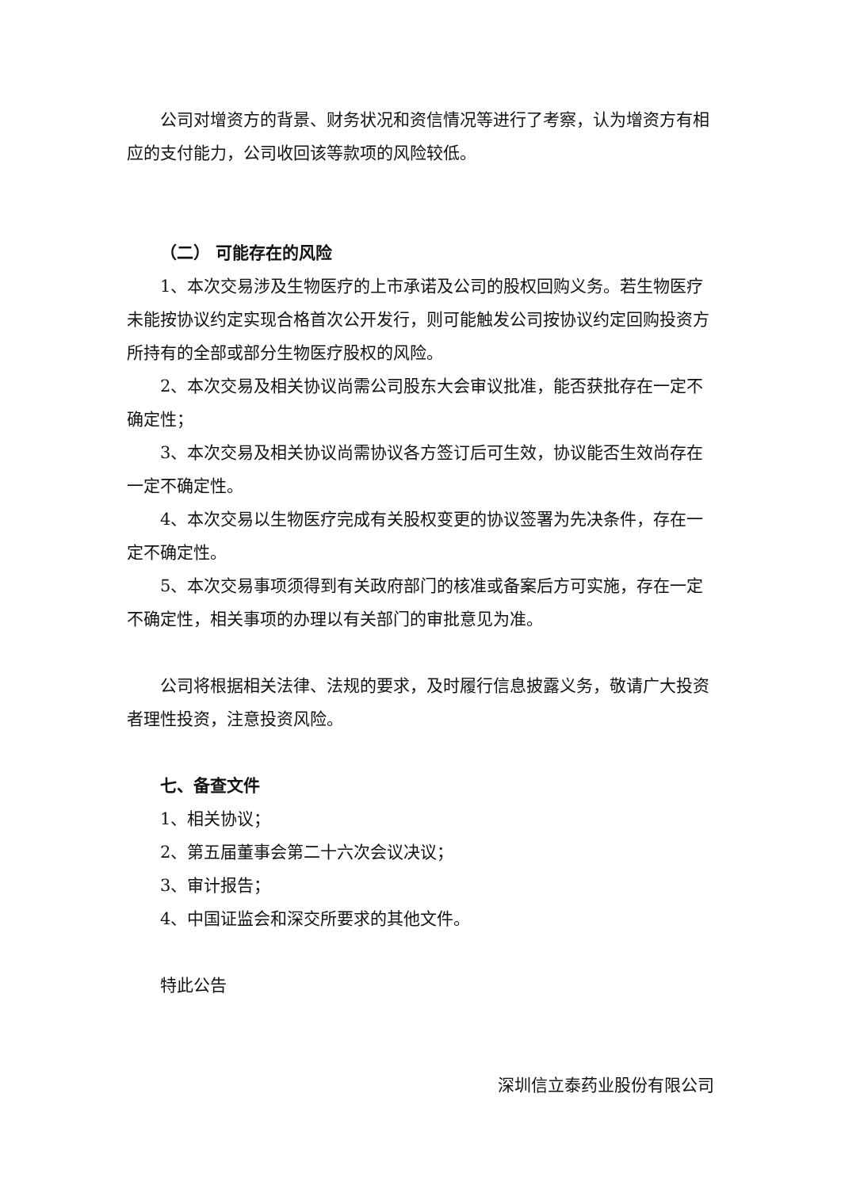公司对增资方的背景、财务状况和资信情况等进行了考察，认为增资方有相应的支付能力，公司收回该等款项的风险较低。
（二） 可能存在的风险
1、本次交易涉及生物医疗的上市承诺及公司的股权回购义务。若生物医疗未能按协议约定实现合格首次公开发行，则可能触发公司按协议约定回购投资方所持有的全部或部分生物医疗股权的风险。
2、本次交易及相关协议尚需公司股东大会审议批准，能否获批存在一定不确定性；
3、本次交易及相关协议尚需协议各方签订后可生效，协议能否生效尚存在一定不确定性。
4、本次交易以生物医疗完成有关股权变更的协议签署为先决条件，存在一定不确定性。
5、本次交易事项须得到有关政府部门的核准或备案后方可实施，存在一定不确定性，相关事项的办理以有关部门的审批意见为准。
公司将根据相关法律、法规的要求，及时履行信息披露义务，敬请广大投资者理性投资，注意投资风险。
七、备查文件
1、相关协议；
2、第五届董事会第二十六次会议决议；
3、审计报告；
4、中国证监会和深交所要求的其他文件。
特此公告
深圳信立泰药业股份有限公司